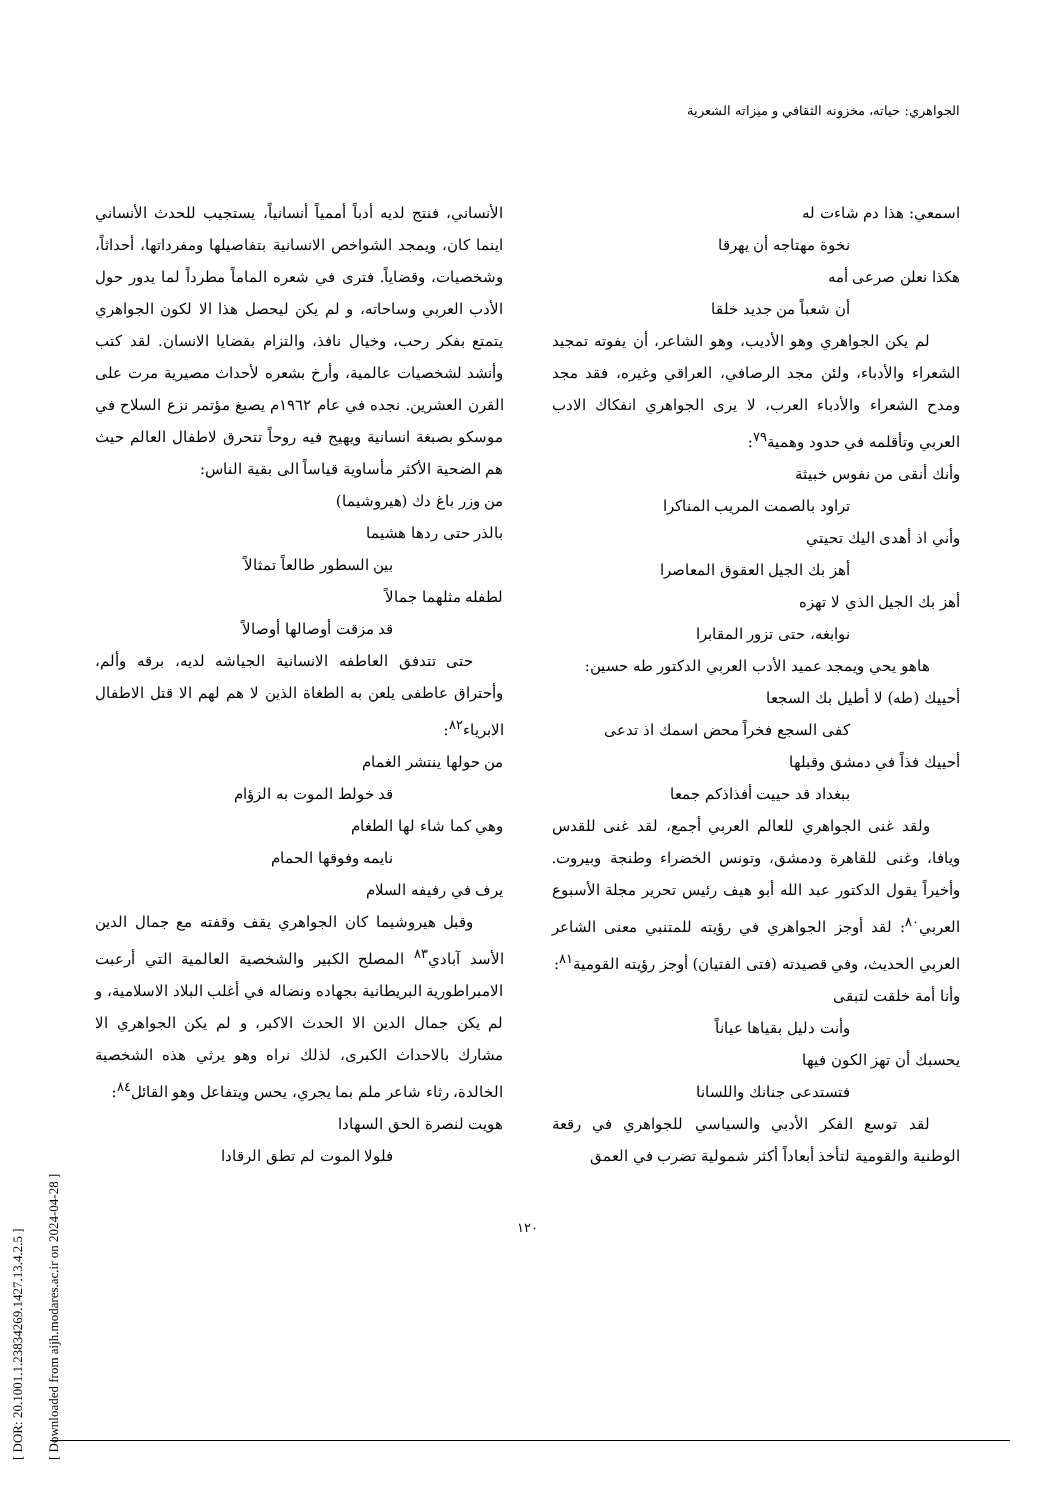الجواهري: حياته، مخزونه الثقافي و ميزاته الشعرية
اسمعي: هذا دم شاءت له
نخوة مهتاجه أن يهرقا
هكذا نعلن صرعى أمه
أن شعباً من جديد خلقا
لم يكن الجواهري وهو الأديب، وهو الشاعر، أن يفوته تمجيد الشعراء والأدباء، ولئن مجد الرصافي، العراقي وغيره، فقد مجد ومدح الشعراء والأدباء العرب، لا يرى الجواهري انفكاك الادب العربي وتأقلمه في حدود وهمية<sup>٧٩</sup>:
وأنك أنقى من نفوس خبيثة
تراود بالصمت المريب المناكرا
وأني اذ أهدى اليك تحيتي
أهز بك الجيل العقوق المعاصرا
أهز بك الجيل الذي لا تهزه
نوابغه، حتى تزور المقابرا
هاهو يحي ويمجد عميد الأدب العربي الدكتور طه حسين:
أحييك (طه) لا أطيل بك السجعا
كفى السجع فخراً محض اسمك اذ تدعى
أحييك فذاً في دمشق وقبلها
ببغداد قد حييت أفذاذكم جمعا
ولقد غنى الجواهري للعالم العربي أجمع، لقد غنى للقدس ويافا، وغنى للقاهرة ودمشق، وتونس الخضراء وطنجة وبيروت. وأخيراً يقول الدكتور عبد الله أبو هيف رئيس تحرير مجلة الأسبوع العربي<sup>٨٠</sup>: لقد أوجز الجواهري في رؤيته للمتنبي معنى الشاعر العربي الحديث، وفي قصيدته (فتى الفتيان) أوجز رؤيته القومية<sup>٨١</sup>:
وأنا أمة خلقت لتبقى
وأنت دليل بقياها عياناً
يحسبك أن تهز الكون فيها
فتستدعى جنانك واللسانا
لقد توسع الفكر الأدبي والسياسي للجواهري في رقعة الوطنية والقومية لتأخذ أبعاداً أكثر شمولية تضرب في العمق
الأنساني، فنتج لديه أدباً أممياً أنسانياً، يستجيب للحدث الأنساني اينما كان، ويمجد الشواخص الانسانية بتفاصيلها ومفرداتها، أحداثاً، وشخصيات، وقضاياً. فترى في شعره الماماً مطرداً لما يدور حول الأدب العربي وساحاته، و لم يكن ليحصل هذا الا لكون الجواهري يتمتع بفكر رحب، وخيال نافذ، والتزام بقضايا الانسان. لقد كتب وأنشد لشخصيات عالمية، وأرخ بشعره لأحداث مصيرية مرت على القرن العشرين. نجده في عام ١٩٦٢م يصبغ مؤتمر نزع السلاح في موسكو بصبغة انسانية ويهيج فيه روحاً تتحرق لاطفال العالم حيث هم الضحية الأكثر مأساوية قياساً الى بقية الناس:
من وزر باغ دك (هيروشيما)
بالذر حتى ردها هشيما
بين السطور طالعاً تمثالاً
لطفله مثلهما جمالاً
قد مزقت أوصالها أوصالاً
حتى تتدفق العاطفه الانسانية الجياشه لديه، برقه وألم، وأحتراق عاطفى يلعن به الطغاة الذين لا هم لهم الا قتل الاطفال الابرياء<sup>٨٢</sup>:
من حولها ينتشر الغمام
قد خولط الموت به الزؤام
وهي كما شاء لها الطغام
نايمه وفوقها الحمام
يرف في رفيفه السلام
وقبل هيروشيما كان الجواهري يقف وقفته مع جمال الدين الأسد آبادي<sup>٨٣</sup> المصلح الكبير والشخصية العالمية التي أرعبت الامبراطورية البريطانية بجهاده ونضاله في أغلب البلاد الاسلامية، و لم يكن جمال الدين الا الحدث الاكبر، و لم يكن الجواهري الا مشارك بالاحداث الكبرى، لذلك نراه وهو يرثي هذه الشخصية الخالدة، رثاء شاعر ملم بما يجري، يحس ويتفاعل وهو القائل<sup>٨٤</sup>:
هويت لنصرة الحق السهادا
فلولا الموت لم تطق الرقادا
١٢٠
[ DOR: 20.1001.1.23834269.1427.13.4.2.5 ]
[ Downloaded from aijh.modares.ac.ir on 2024-04-28 ]